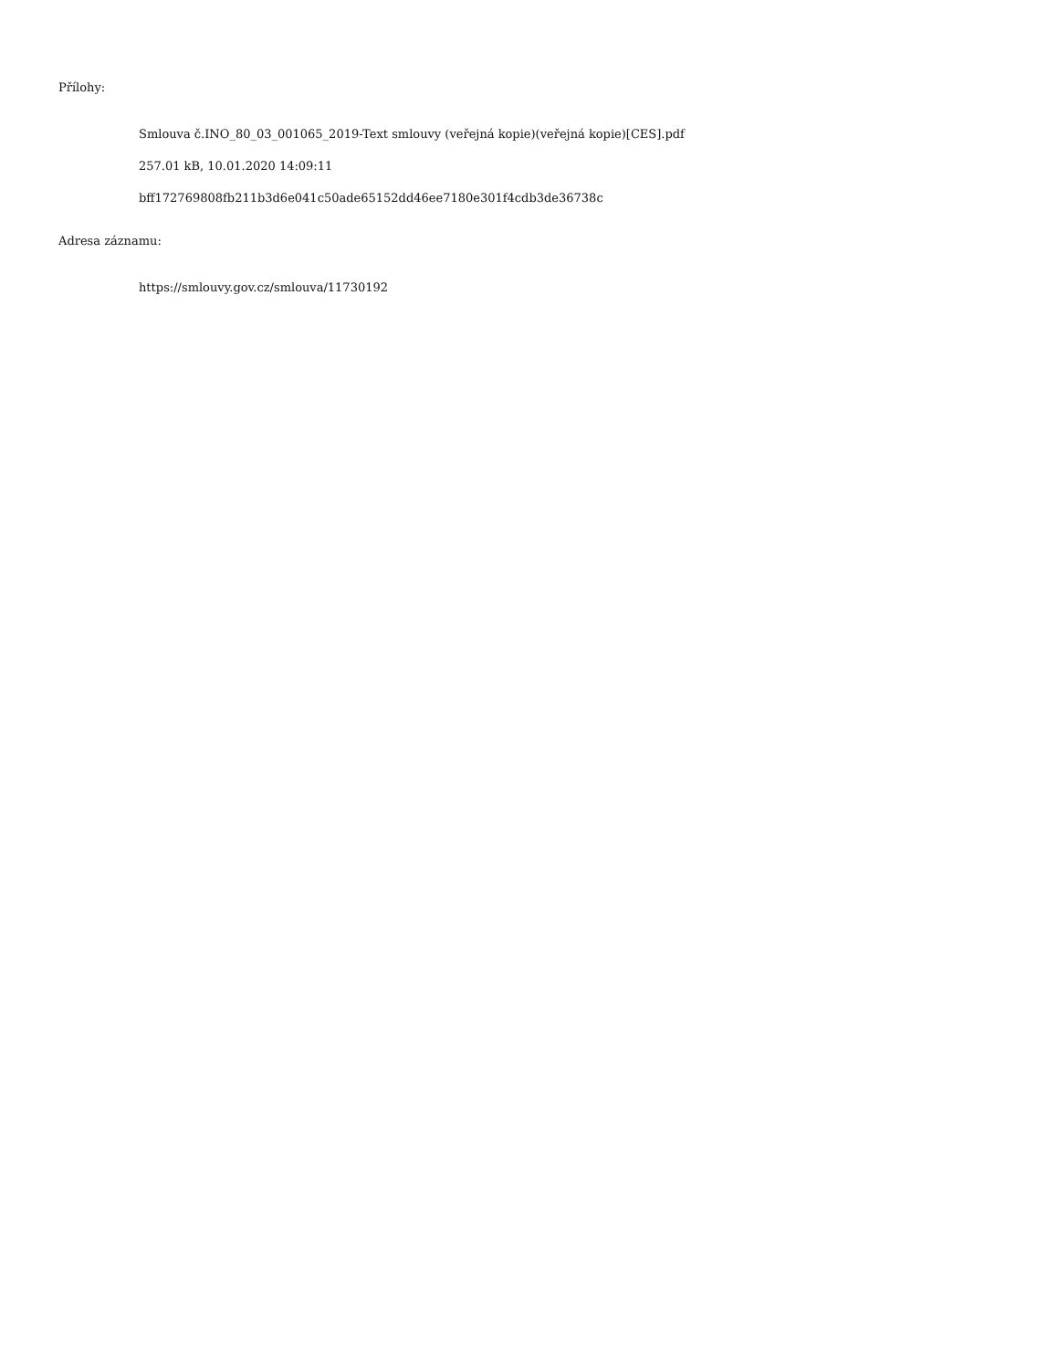Přílohy:
Smlouva č.INO_80_03_001065_2019-Text smlouvy (veřejná kopie)(veřejná kopie)[CES].pdf
257.01 kB, 10.01.2020 14:09:11
bff172769808fb211b3d6e041c50ade65152dd46ee7180e301f4cdb3de36738c
Adresa záznamu:
https://smlouvy.gov.cz/smlouva/11730192